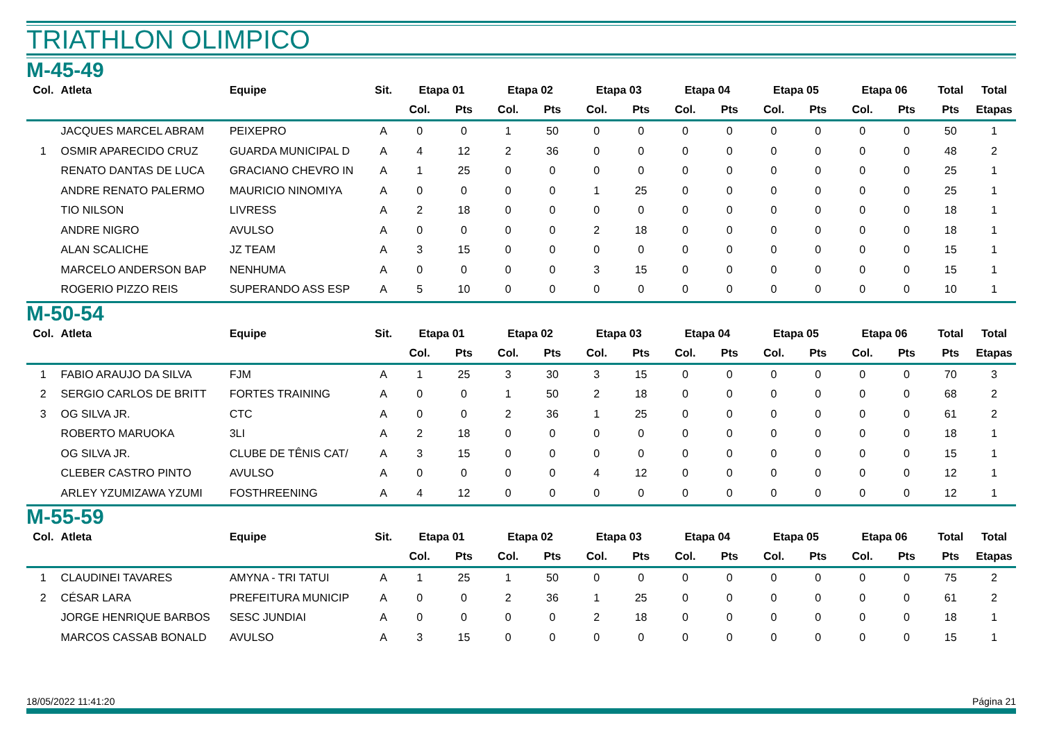TRIATHLON OLIMPICO
M-45-49
| Col. | Atleta | Equipe | Sit. | Etapa 01 | | Etapa 02 | | Etapa 03 | | Etapa 04 | | Etapa 05 | | Etapa 06 | | Total | Total |
| --- | --- | --- | --- | --- | --- | --- | --- | --- | --- | --- | --- | --- | --- | --- | --- | --- | --- |
| | | | | Col. | Pts | Col. | Pts | Col. | Pts | Col. | Pts | Col. | Pts | Col. | Pts | Pts | Etapas |
| | JACQUES MARCEL ABRAM | PEIXEPRO | A | 0 | 0 | 1 | 50 | 0 | 0 | 0 | 0 | 0 | 0 | 0 | 0 | 50 | 1 |
| 1 | OSMIR APARECIDO CRUZ | GUARDA MUNICIPAL D | A | 4 | 12 | 2 | 36 | 0 | 0 | 0 | 0 | 0 | 0 | 0 | 0 | 48 | 2 |
| | RENATO DANTAS DE LUCA | GRACIANO CHEVRO IN | A | 1 | 25 | 0 | 0 | 0 | 0 | 0 | 0 | 0 | 0 | 0 | 0 | 25 | 1 |
| | ANDRE RENATO PALERMO | MAURICIO NINOMIYA | A | 0 | 0 | 0 | 0 | 1 | 25 | 0 | 0 | 0 | 0 | 0 | 0 | 25 | 1 |
| | TIO NILSON | LIVRESS | A | 2 | 18 | 0 | 0 | 0 | 0 | 0 | 0 | 0 | 0 | 0 | 0 | 18 | 1 |
| | ANDRE NIGRO | AVULSO | A | 0 | 0 | 0 | 0 | 2 | 18 | 0 | 0 | 0 | 0 | 0 | 0 | 18 | 1 |
| | ALAN SCALICHE | JZ TEAM | A | 3 | 15 | 0 | 0 | 0 | 0 | 0 | 0 | 0 | 0 | 0 | 0 | 15 | 1 |
| | MARCELO ANDERSON BAP | NENHUMA | A | 0 | 0 | 0 | 0 | 3 | 15 | 0 | 0 | 0 | 0 | 0 | 0 | 15 | 1 |
| | ROGERIO PIZZO REIS | SUPERANDO ASS ESP | A | 5 | 10 | 0 | 0 | 0 | 0 | 0 | 0 | 0 | 0 | 0 | 0 | 10 | 1 |
M-50-54
| Col. | Atleta | Equipe | Sit. | Etapa 01 | | Etapa 02 | | Etapa 03 | | Etapa 04 | | Etapa 05 | | Etapa 06 | | Total | Total |
| --- | --- | --- | --- | --- | --- | --- | --- | --- | --- | --- | --- | --- | --- | --- | --- | --- | --- |
| | | | | Col. | Pts | Col. | Pts | Col. | Pts | Col. | Pts | Col. | Pts | Col. | Pts | Pts | Etapas |
| 1 | FABIO ARAUJO DA SILVA | FJM | A | 1 | 25 | 3 | 30 | 3 | 15 | 0 | 0 | 0 | 0 | 0 | 0 | 70 | 3 |
| 2 | SERGIO CARLOS DE BRITT | FORTES TRAINING | A | 0 | 0 | 1 | 50 | 2 | 18 | 0 | 0 | 0 | 0 | 0 | 0 | 68 | 2 |
| 3 | OG SILVA JR. | CTC | A | 0 | 0 | 2 | 36 | 1 | 25 | 0 | 0 | 0 | 0 | 0 | 0 | 61 | 2 |
| | ROBERTO MARUOKA | 3LI | A | 2 | 18 | 0 | 0 | 0 | 0 | 0 | 0 | 0 | 0 | 0 | 0 | 18 | 1 |
| | OG SILVA JR. | CLUBE DE TÊNIS CAT/ | A | 3 | 15 | 0 | 0 | 0 | 0 | 0 | 0 | 0 | 0 | 0 | 0 | 15 | 1 |
| | CLEBER CASTRO PINTO | AVULSO | A | 0 | 0 | 0 | 0 | 4 | 12 | 0 | 0 | 0 | 0 | 0 | 0 | 12 | 1 |
| | ARLEY YZUMIZAWA YZUMI | FOSTHREENING | A | 4 | 12 | 0 | 0 | 0 | 0 | 0 | 0 | 0 | 0 | 0 | 0 | 12 | 1 |
M-55-59
| Col. | Atleta | Equipe | Sit. | Etapa 01 | | Etapa 02 | | Etapa 03 | | Etapa 04 | | Etapa 05 | | Etapa 06 | | Total | Total |
| --- | --- | --- | --- | --- | --- | --- | --- | --- | --- | --- | --- | --- | --- | --- | --- | --- | --- |
| | | | | Col. | Pts | Col. | Pts | Col. | Pts | Col. | Pts | Col. | Pts | Col. | Pts | Pts | Etapas |
| 1 | CLAUDINEI TAVARES | AMYNA - TRI TATUI | A | 1 | 25 | 1 | 50 | 0 | 0 | 0 | 0 | 0 | 0 | 0 | 0 | 75 | 2 |
| 2 | CÉSAR LARA | PREFEITURA MUNICIP | A | 0 | 0 | 2 | 36 | 1 | 25 | 0 | 0 | 0 | 0 | 0 | 0 | 61 | 2 |
| | JORGE HENRIQUE BARBOS | SESC JUNDIAI | A | 0 | 0 | 0 | 0 | 2 | 18 | 0 | 0 | 0 | 0 | 0 | 0 | 18 | 1 |
| | MARCOS CASSAB BONALD | AVULSO | A | 3 | 15 | 0 | 0 | 0 | 0 | 0 | 0 | 0 | 0 | 0 | 0 | 15 | 1 |
18/05/2022 11:41:20 Página 21